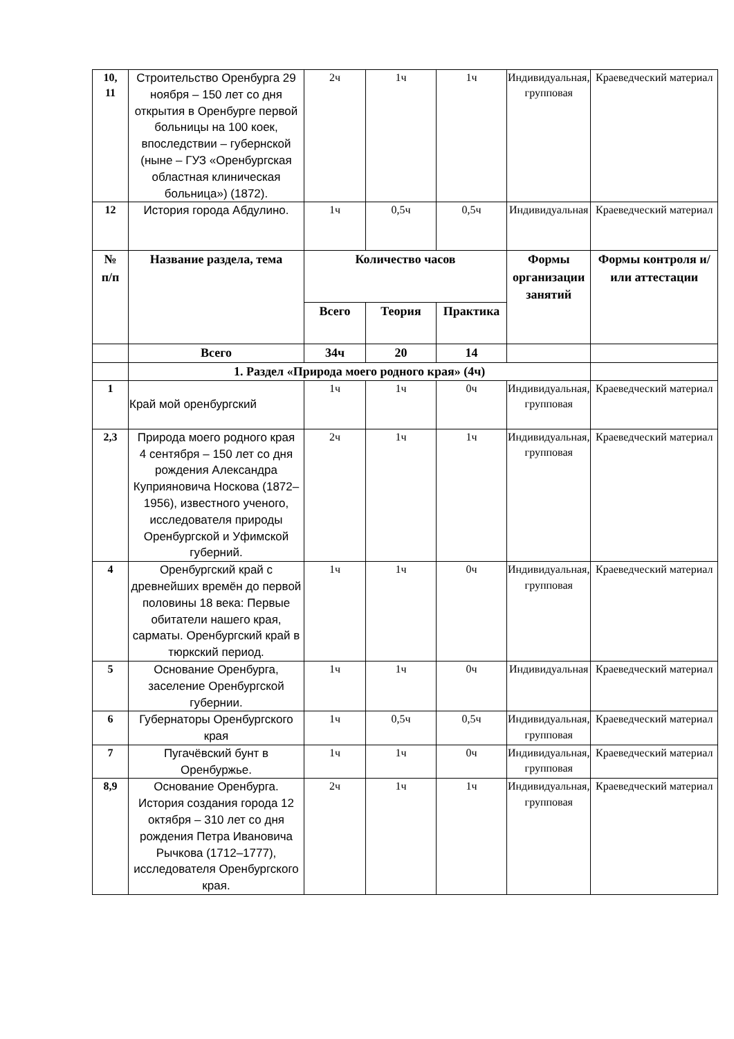| 10, 11 | Строительство Оренбурга 29 ноября – 150 лет со дня открытия в Оренбурге первой больницы на 100 коек, впоследствии – губернской (ныне – ГУЗ «Оренбургская областная клиническая больница») (1872). | 2ч | 1ч | 1ч | Индивидуальная, групповая | Краеведческий материал |
| 12 | История города Абдулино. | 1ч | 0,5ч | 0,5ч | Индивидуальная | Краеведческий материал |
| № п/п | Название раздела, тема | Количество часов | | | Формы организации занятий | Формы контроля и/или аттестации |
| | | Всего | Теория | Практика | | |
| | Всего | 34ч | 20 | 14 | | |
| | 1. Раздел «Природа моего родного края» (4ч) | | | | | |
| 1 | Край мой оренбургский | 1ч | 1ч | 0ч | Индивидуальная, групповая | Краеведческий материал |
| 2,3 | Природа моего родного края 4 сентября – 150 лет со дня рождения Александра Куприяновича Носкова (1872–1956), известного ученого, исследователя природы Оренбургской и Уфимской губерний. | 2ч | 1ч | 1ч | Индивидуальная, групповая | Краеведческий материал |
| 4 | Оренбургский край с древнейших времён до первой половины 18 века: Первые обитатели нашего края, сарматы. Оренбургский край в тюркский период. | 1ч | 1ч | 0ч | Индивидуальная, групповая | Краеведческий материал |
| 5 | Основание Оренбурга, заселение Оренбургской губернии. | 1ч | 1ч | 0ч | Индивидуальная | Краеведческий материал |
| 6 | Губернаторы Оренбургского края | 1ч | 0,5ч | 0,5ч | Индивидуальная, групповая | Краеведческий материал |
| 7 | Пугачёвский бунт в Оренбуржье. | 1ч | 1ч | 0ч | Индивидуальная, групповая | Краеведческий материал |
| 8,9 | Основание Оренбурга. История создания города 12 октября – 310 лет со дня рождения Петра Ивановича Рычкова (1712–1777), исследователя Оренбургского края. | 2ч | 1ч | 1ч | Индивидуальная, групповая | Краеведческий материал |